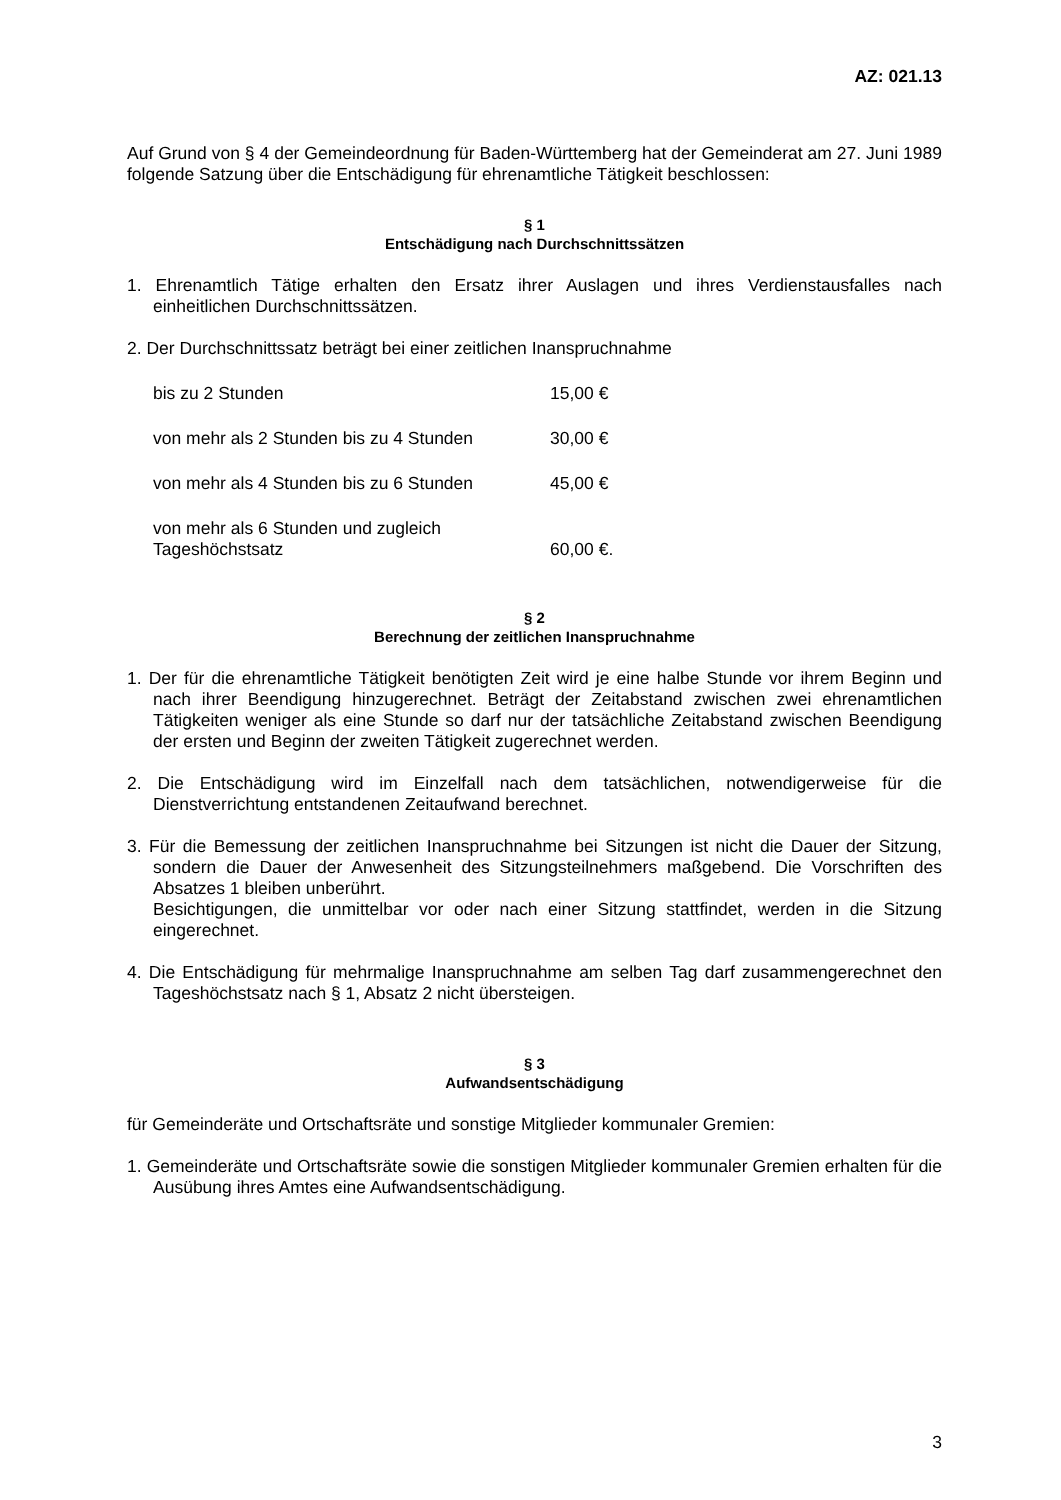AZ: 021.13
Auf Grund von § 4 der Gemeindeordnung für Baden-Württemberg hat der Gemeinderat am 27. Juni 1989 folgende Satzung über die Entschädigung für ehrenamtliche Tätigkeit beschlossen:
§ 1
Entschädigung nach Durchschnittssätzen
1. Ehrenamtlich Tätige erhalten den Ersatz ihrer Auslagen und ihres Verdienstausfalles nach einheitlichen Durchschnittssätzen.
2. Der Durchschnittssatz beträgt bei einer zeitlichen Inanspruchnahme
| bis zu 2 Stunden | 15,00 € |
| von mehr als 2 Stunden bis zu 4 Stunden | 30,00 € |
| von mehr als 4 Stunden bis zu 6 Stunden | 45,00 € |
| von mehr als 6 Stunden und zugleich Tageshöchstsatz | 60,00 €. |
§ 2
Berechnung der zeitlichen Inanspruchnahme
1. Der für die ehrenamtliche Tätigkeit benötigten Zeit wird je eine halbe Stunde vor ihrem Beginn und nach ihrer Beendigung hinzugerechnet. Beträgt der Zeitabstand zwischen zwei ehrenamtlichen Tätigkeiten weniger als eine Stunde so darf nur der tatsächliche Zeitabstand zwischen Beendigung der ersten und Beginn der zweiten Tätigkeit zugerechnet werden.
2. Die Entschädigung wird im Einzelfall nach dem tatsächlichen, notwendigerweise für die Dienstverrichtung entstandenen Zeitaufwand berechnet.
3. Für die Bemessung der zeitlichen Inanspruchnahme bei Sitzungen ist nicht die Dauer der Sitzung, sondern die Dauer der Anwesenheit des Sitzungsteilnehmers maßgebend. Die Vorschriften des Absatzes 1 bleiben unberührt.
Besichtigungen, die unmittelbar vor oder nach einer Sitzung stattfindet, werden in die Sitzung eingerechnet.
4. Die Entschädigung für mehrmalige Inanspruchnahme am selben Tag darf zusammengerechnet den Tageshöchstsatz nach § 1, Absatz 2 nicht übersteigen.
§ 3
Aufwandsentschädigung
für Gemeinderäte und Ortschaftsräte und sonstige Mitglieder kommunaler Gremien:
1. Gemeinderäte und Ortschaftsräte sowie die sonstigen Mitglieder kommunaler Gremien erhalten für die Ausübung ihres Amtes eine Aufwandsentschädigung.
3